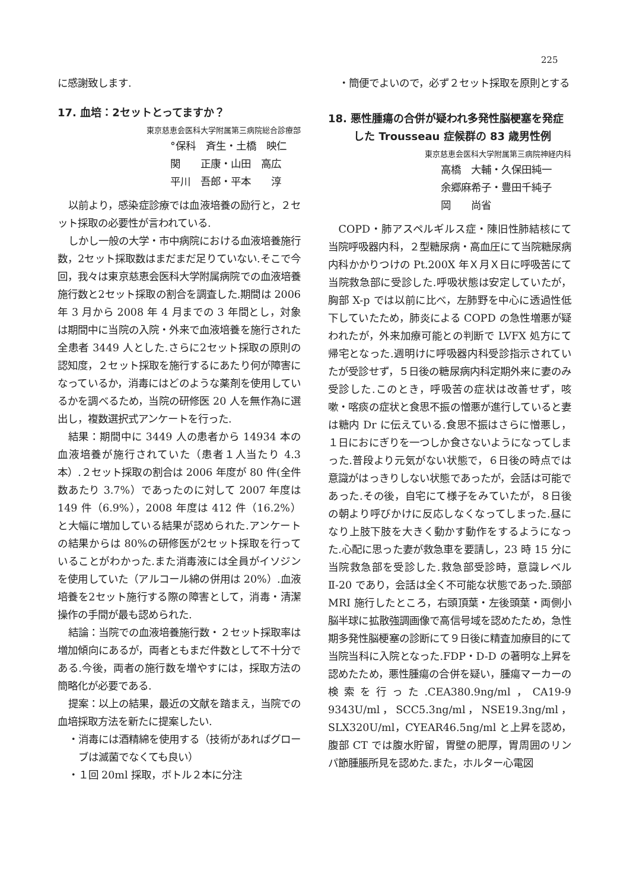225
に感謝致します.
17. 血培：2セットとってますか？
東京慈恵会医科大学附属第三病院総合診療部
°保科　斉生・土橋　映仁
関　　正康・山田　高広
平川　吾郎・平本　　淳
以前より，感染症診療では血液培養の励行と，２セット採取の必要性が言われている.
しかし一般の大学・市中病院における血液培養施行数，2セット採取数はまだまだ足りていない.そこで今回，我々は東京慈恵会医科大学附属病院での血液培養施行数と2セット採取の割合を調査した.期間は 2006 年 3 月から 2008 年 4 月までの 3 年間とし，対象は期間中に当院の入院・外来で血液培養を施行された全患者 3449 人とした.さらに2セット採取の原則の認知度，２セット採取を施行するにあたり何が障害になっているか，消毒にはどのような薬剤を使用しているかを調べるため，当院の研修医 20 人を無作為に選出し，複数選択式アンケートを行った.
結果：期間中に 3449 人の患者から 14934 本の血液培養が施行されていた（患者１人当たり 4.3 本）.２セット採取の割合は 2006 年度が 80 件(全件数あたり 3.7%）であったのに対して 2007 年度は 149 件（6.9%），2008 年度は 412 件（16.2%）と大幅に増加している結果が認められた.アンケートの結果からは 80%の研修医が2セット採取を行っていることがわかった.また消毒液には全員がイソジンを使用していた（アルコール綿の併用は 20%）.血液培養を2セット施行する際の障害として，消毒・清潔操作の手間が最も認められた.
結論：当院での血液培養施行数・２セット採取率は増加傾向にあるが，両者ともまだ件数として不十分である.今後，両者の施行数を増やすには，採取方法の簡略化が必要である.
提案：以上の結果，最近の文献を踏まえ，当院での血培採取方法を新たに提案したい.
・消毒には酒精綿を使用する（技術があればグローブは滅菌でなくても良い）
・１回 20ml 採取，ボトル２本に分注
・簡便でよいので，必ず２セット採取を原則とする
18. 悪性腫瘍の合併が疑われ多発性脳梗塞を発症した Trousseau 症候群の 83 歳男性例
東京慈恵会医科大学附属第三病院神経内科
高橋　大輔・久保田純一
余郷麻希子・豊田千純子
岡　　尚省
COPD・肺アスペルギルス症・陳旧性肺結核にて当院呼吸器内科，２型糖尿病・高血圧にて当院糖尿病内科かかりつけの Pt.200X 年Ｘ月Ｘ日に呼吸苦にて当院救急部に受診した.呼吸状態は安定していたが，胸部 X-p では以前に比べ，左肺野を中心に透過性低下していたため，肺炎による COPD の急性増悪が疑われたが，外来加療可能との判断で LVFX 処方にて帰宅となった.週明けに呼吸器内科受診指示されていたが受診せず，５日後の糖尿病内科定期外来に妻のみ受診した.このとき，呼吸苦の症状は改善せず，咳嗽・喀痰の症状と食思不振の憎悪が進行していると妻は糖内 Dr に伝えている.食思不振はさらに憎悪し，１日におにぎりを一つしか食さないようになってしまった.普段より元気がない状態で，６日後の時点では意識がはっきりしない状態であったが，会話は可能であった.その後，自宅にて様子をみていたが，８日後の朝より呼びかけに反応しなくなってしまった.昼になり上肢下肢を大きく動かす動作をするようになった.心配に思った妻が救急車を要請し，23 時 15 分に当院救急部を受診した.救急部受診時，意識レベルⅡ-20 であり，会話は全く不可能な状態であった.頭部 MRI 施行したところ，右頭頂葉・左後頭葉・両側小脳半球に拡散強調画像で高信号域を認めたため，急性期多発性脳梗塞の診断にて９日後に精査加療目的にて当院当科に入院となった.FDP・D-D の著明な上昇を認めたため，悪性腫瘍の合併を疑い，腫瘍マーカーの検索を行った.CEA380.9ng/ml，CA19-9　9343U/ml，SCC5.3ng/ml，NSE19.3ng/ml，SLX320U/ml，CYEAR46.5ng/ml と上昇を認め，腹部 CT では腹水貯留，胃壁の肥厚，胃周囲のリンパ節腫脹所見を認めた.また，ホルター心電図